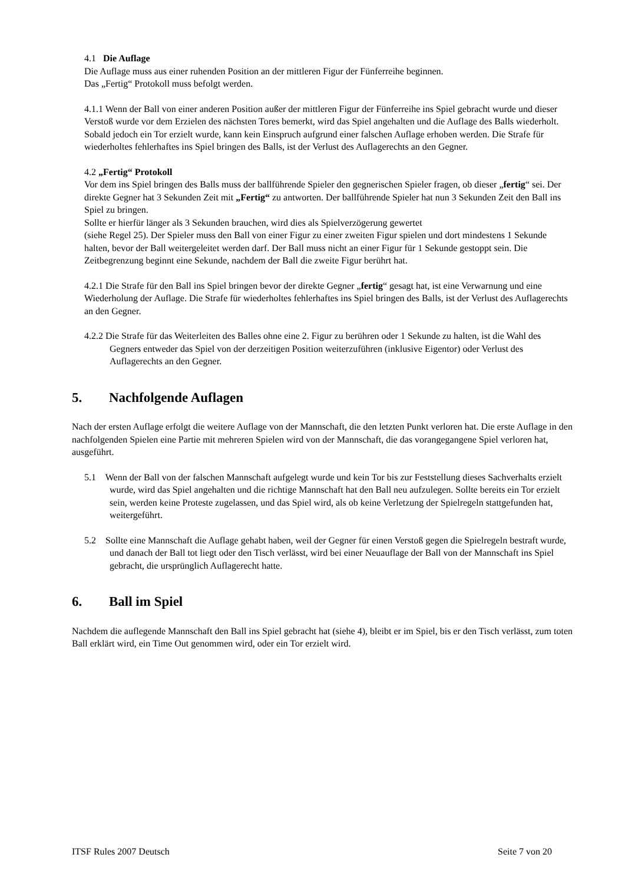4.1 Die Auflage
Die Auflage muss aus einer ruhenden Position an der mittleren Figur der Fünferreihe beginnen.
Das „Fertig“ Protokoll muss befolgt werden.
4.1.1 Wenn der Ball von einer anderen Position außer der mittleren Figur der Fünferreihe ins Spiel gebracht wurde und dieser Verstoß wurde vor dem Erzielen des nächsten Tores bemerkt, wird das Spiel angehalten und die Auflage des Balls wiederholt. Sobald jedoch ein Tor erzielt wurde, kann kein Einspruch aufgrund einer falschen Auflage erhoben werden. Die Strafe für wiederholtes fehlerhaftes ins Spiel bringen des Balls, ist der Verlust des Auflagerechts an den Gegner.
4.2 „Fertig“ Protokoll
Vor dem ins Spiel bringen des Balls muss der ballführende Spieler den gegnerischen Spieler fragen, ob dieser „fertig“ sei. Der direkte Gegner hat 3 Sekunden Zeit mit „Fertig“ zu antworten. Der ballführende Spieler hat nun 3 Sekunden Zeit den Ball ins Spiel zu bringen.
Sollte er hierfür länger als 3 Sekunden brauchen, wird dies als Spielverzögerung gewertet
(siehe Regel 25). Der Spieler muss den Ball von einer Figur zu einer zweiten Figur spielen und dort mindestens 1 Sekunde halten, bevor der Ball weitergeleitet werden darf. Der Ball muss nicht an einer Figur für 1 Sekunde gestoppt sein. Die Zeitbegrenzung beginnt eine Sekunde, nachdem der Ball die zweite Figur berührt hat.
4.2.1 Die Strafe für den Ball ins Spiel bringen bevor der direkte Gegner „fertig“ gesagt hat, ist eine Verwarnung und eine Wiederholung der Auflage. Die Strafe für wiederholtes fehlerhaftes ins Spiel bringen des Balls, ist der Verlust des Auflagerechts an den Gegner.
4.2.2 Die Strafe für das Weiterleiten des Balles ohne eine 2. Figur zu berühren oder 1 Sekunde zu halten, ist die Wahl des Gegners entweder das Spiel von der derzeitigen Position weiterzuführen (inklusive Eigentor) oder Verlust des Auflagerechts an den Gegner.
5. Nachfolgende Auflagen
Nach der ersten Auflage erfolgt die weitere Auflage von der Mannschaft, die den letzten Punkt verloren hat. Die erste Auflage in den nachfolgenden Spielen eine Partie mit mehreren Spielen wird von der Mannschaft, die das vorangegangene Spiel verloren hat, ausgeführt.
5.1 Wenn der Ball von der falschen Mannschaft aufgelegt wurde und kein Tor bis zur Feststellung dieses Sachverhalts erzielt wurde, wird das Spiel angehalten und die richtige Mannschaft hat den Ball neu aufzulegen. Sollte bereits ein Tor erzielt sein, werden keine Proteste zugelassen, und das Spiel wird, als ob keine Verletzung der Spielregeln stattgefunden hat, weitergeführt.
5.2 Sollte eine Mannschaft die Auflage gehabt haben, weil der Gegner für einen Verstoß gegen die Spielregeln bestraft wurde, und danach der Ball tot liegt oder den Tisch verlässt, wird bei einer Neuauflage der Ball von der Mannschaft ins Spiel gebracht, die ursprünglich Auflagerecht hatte.
6. Ball im Spiel
Nachdem die auflegende Mannschaft den Ball ins Spiel gebracht hat (siehe 4), bleibt er im Spiel, bis er den Tisch verlässt, zum toten Ball erklärt wird, ein Time Out genommen wird, oder ein Tor erzielt wird.
ITSF Rules 2007 Deutsch Seite 7 von 20